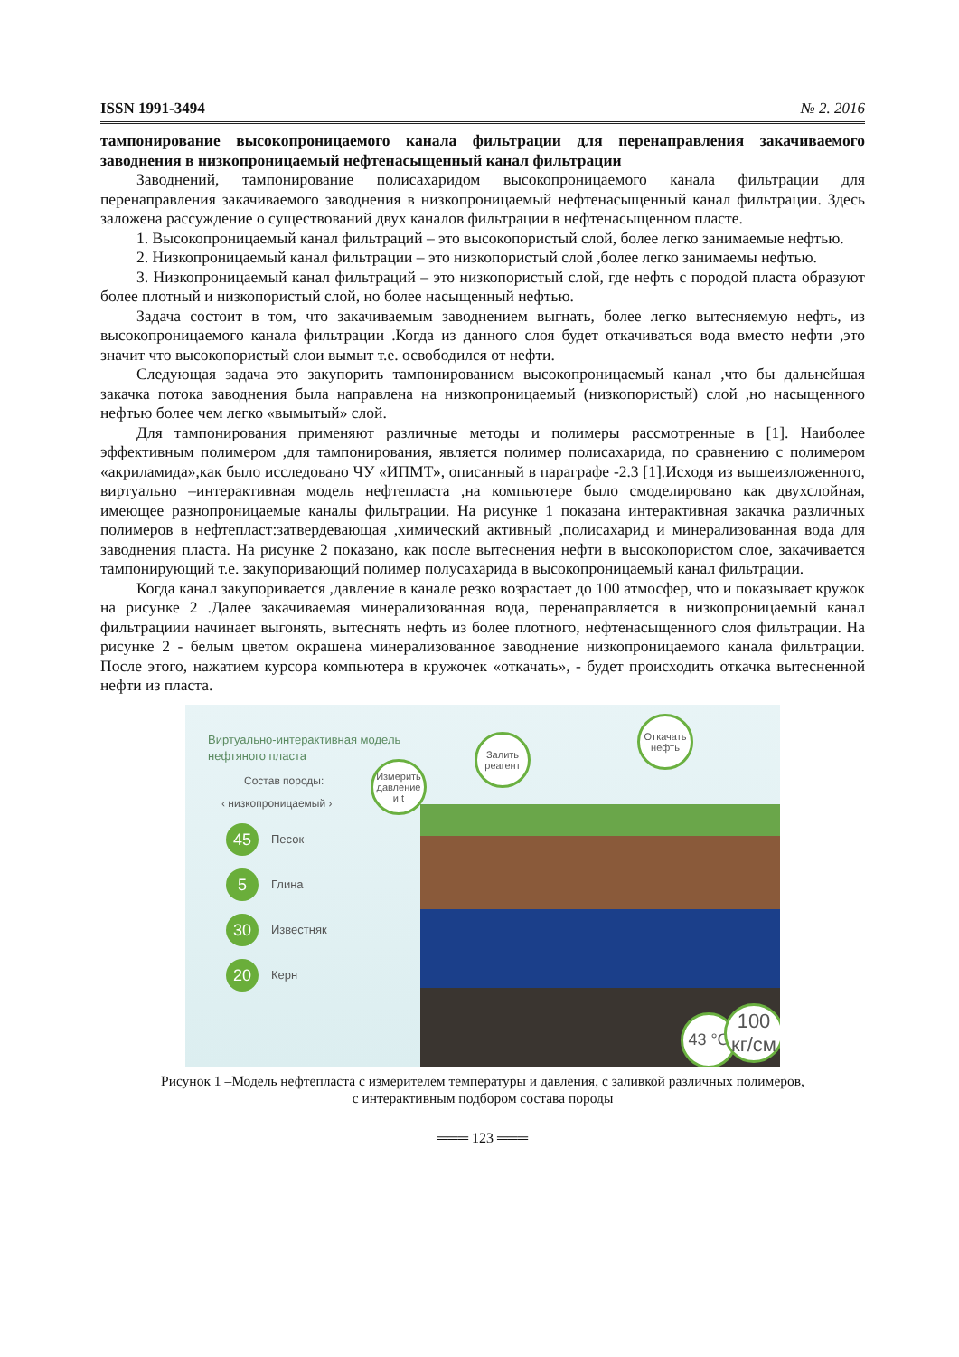ISSN 1991-3494 № 2. 2016
тампонирование высокопроницаемого канала фильтрации для перенаправления закачиваемого заводнения в низкопроницаемый нефтенасыщенный канал фильтрации
Заводнений, тампонирование полисахаридом высокопроницаемого канала фильтрации для перенаправления закачиваемого заводнения в низкопроницаемый нефтенасыщенный канал фильтрации. Здесь заложена рассуждение о существований двух каналов фильтрации в нефтенасыщенном пласте.
1. Высокопроницаемый канал фильтраций – это высокопористый слой, более легко занимаемые нефтью.
2. Низкопроницаемый канал фильтрации – это низкопористый слой ,более легко занимаемы нефтью.
3. Низкопроницаемый канал фильтраций – это низкопористый слой, где нефть с породой пласта образуют более плотный и низкопористый слой, но более насыщенный нефтью.
Задача состоит в том, что закачиваемым заводнением выгнать, более легко вытесняемую нефть, из высокопроницаемого канала фильтрации .Когда из данного слоя будет откачиваться вода вместо нефти ,это значит что высокопористый слои вымыт т.е. освободился от нефти.
Следующая задача это закупорить тампонированием высокопроницаемый канал ,что бы дальнейшая закачка потока заводнения была направлена на низкопроницаемый (низкопористый) слой ,но насыщенного нефтью более чем легко «вымытый» слой.
Для тампонирования применяют различные методы и полимеры рассмотренные в [1]. Наиболее эффективным полимером ,для тампонирования, является полимер полисахарида, по сравнению с полимером «акриламида»,как было исследовано ЧУ «ИПМТ», описанный в параграфе -2.3 [1].Исходя из вышеизложенного, виртуально –интерактивная модель нефтепласта ,на компьютере было смоделировано как двухслойная, имеющее разнопроницаемые каналы фильтрации. На рисунке 1 показана интерактивная закачка различных полимеров в нефтепласт:затвердевающая ,химический активный ,полисахарид и минерализованная вода для заводнения пласта. На рисунке 2 показано, как после вытеснения нефти в высокопористом слое, закачивается тампонирующий т.е. закупоривающий полимер полусахарида в высокопроницаемый канал фильтрации.
Когда канал закупоривается ,давление в канале резко возрастает до 100 атмосфер, что и показывает кружок на рисунке 2 .Далее закачиваемая минерализованная вода, перенаправляется в низкопроницаемый канал фильтрациии начинает выгонять, вытеснять нефть из более плотного, нефтенасыщенного слоя фильтрации. На рисунке 2 - белым цветом окрашена минерализованное заводнение низкопроницаемого канала фильтрации. После этого, нажатием курсора компьютера в кружочек «откачать», - будет происходить откачка вытесненной нефти из пласта.
Виртуально-интерактивная модель
нефтяного пласта
Состав породы:
‹ низкопроницаемый ›
45 Песок
5 Глина
30 Известняк
20 Керн
Измерить давление и t
Залить реагент
Откачать нефть
43 °C
100 кг/см
Рисунок 1 –Модель нефтепласта с измерителем температуры и давления, с заливкой различных полимеров,
с интерактивным подбором состава породы
═══ 123 ═══